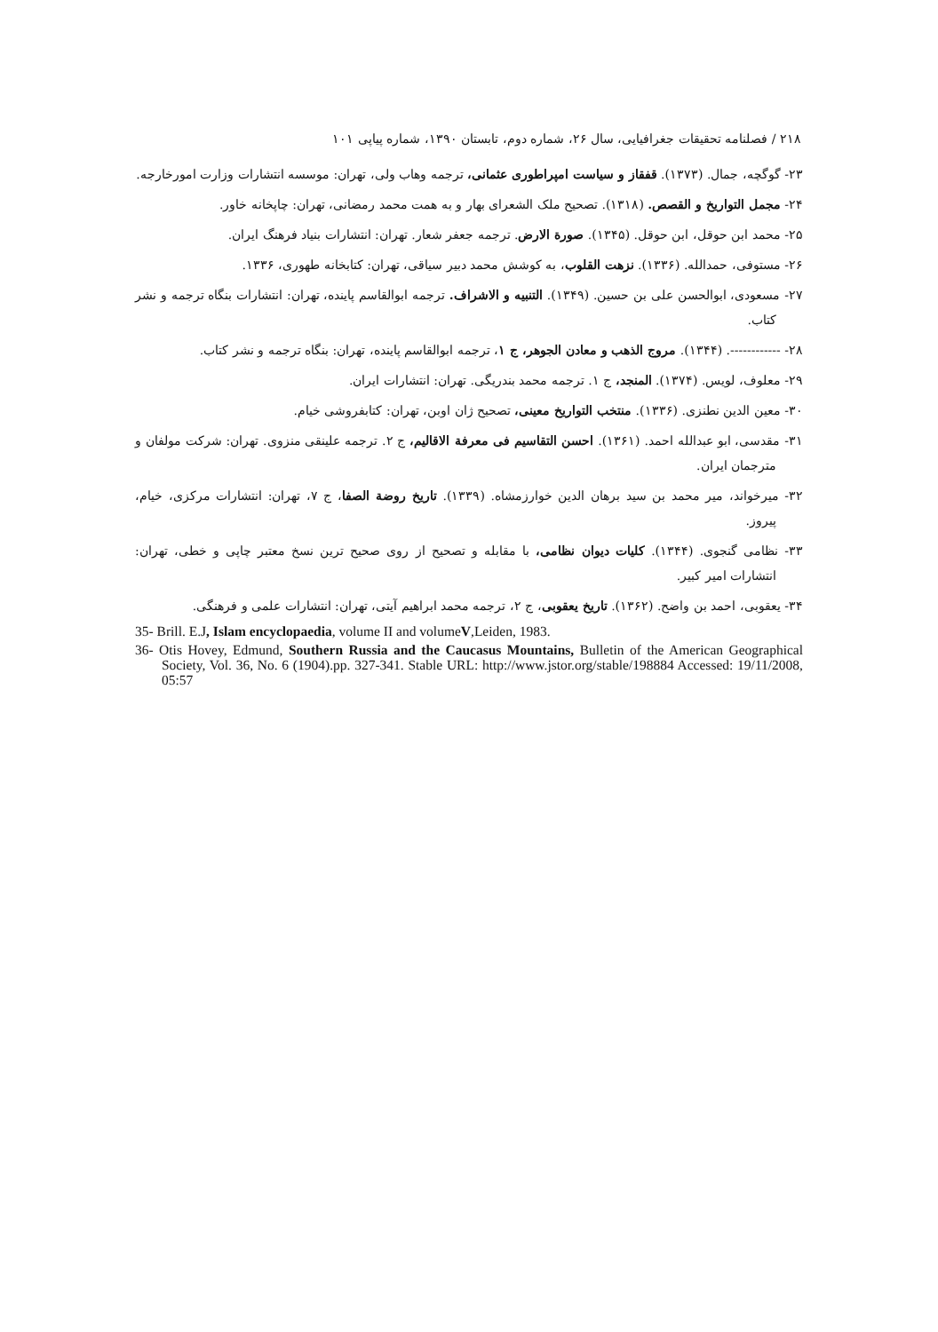۲۱۸ / فصلنامه تحقیقات جغرافیایی، سال ۲۶، شماره دوم، تابستان ۱۳۹۰، شماره پیاپی ۱۰۱
۲۳- گوگچه، جمال. (۱۳۷۳). قفقاز و سیاست امپراطوری عثمانی، ترجمه وهاب ولی، تهران: موسسه انتشارات وزارت امورخارجه.
۲۴- مجمل التواریخ و القصص. (۱۳۱۸). تصحیح ملک الشعرای بهار و به همت محمد رمضانی، تهران: چاپخانه خاور.
۲۵- محمد ابن حوقل، ابن حوقل. (۱۳۴۵). صورة الارض. ترجمه جعفر شعار. تهران: انتشارات بنیاد فرهنگ ایران.
۲۶- مستوفی، حمدالله. (۱۳۳۶). نزهت القلوب، به کوشش محمد دبیر سیاقی، تهران: کتابخانه طهوری، ۱۳۳۶.
۲۷- مسعودی، ابوالحسن علی بن حسین. (۱۳۴۹). التنبیه و الاشراف. ترجمه ابوالقاسم پاینده، تهران: انتشارات بنگاه ترجمه و نشر کتاب.
۲۸- ------------. (۱۳۴۴). مروج الذهب و معادن الجوهر، ج ۱، ترجمه ابوالقاسم پاینده، تهران: بنگاه ترجمه و نشر کتاب.
۲۹- معلوف، لویس. (۱۳۷۴). المنجد، ج ۱. ترجمه محمد بندریگی. تهران: انتشارات ایران.
۳۰- معین الدین نطنزی. (۱۳۳۶). منتخب التواریخ معینی، تصحیح ژان اوبن، تهران: کتابفروشی خیام.
۳۱- مقدسی، ابو عبدالله احمد. (۱۳۶۱). احسن التقاسیم فی معرفة الاقالیم، ج ۲. ترجمه علینقی منزوی. تهران: شرکت مولفان و مترجمان ایران.
۳۲- میرخواند، میر محمد بن سید برهان الدین خوارزمشاه. (۱۳۳۹). تاریخ روضة الصفا، ج ۷، تهران: انتشارات مرکزی، خیام، پیروز.
۳۳- نظامی گنجوی. (۱۳۴۴). کلیات دیوان نظامی، با مقابله و تصحیح از روی صحیح ترین نسخ معتبر چاپی و خطی، تهران: انتشارات امیر کبیر.
۳۴- یعقوبی، احمد بن واضح. (۱۳۶۲). تاریخ یعقوبی، ج ۲، ترجمه محمد ابراهیم آیتی، تهران: انتشارات علمی و فرهنگی.
35- Brill. E.J, Islam encyclopaedia, volume II and volumeV,Leiden, 1983.
36- Otis Hovey, Edmund, Southern Russia and the Caucasus Mountains, Bulletin of the American Geographical Society, Vol. 36, No. 6 (1904).pp. 327-341. Stable URL: http://www.jstor.org/stable/198884 Accessed: 19/11/2008, 05:57